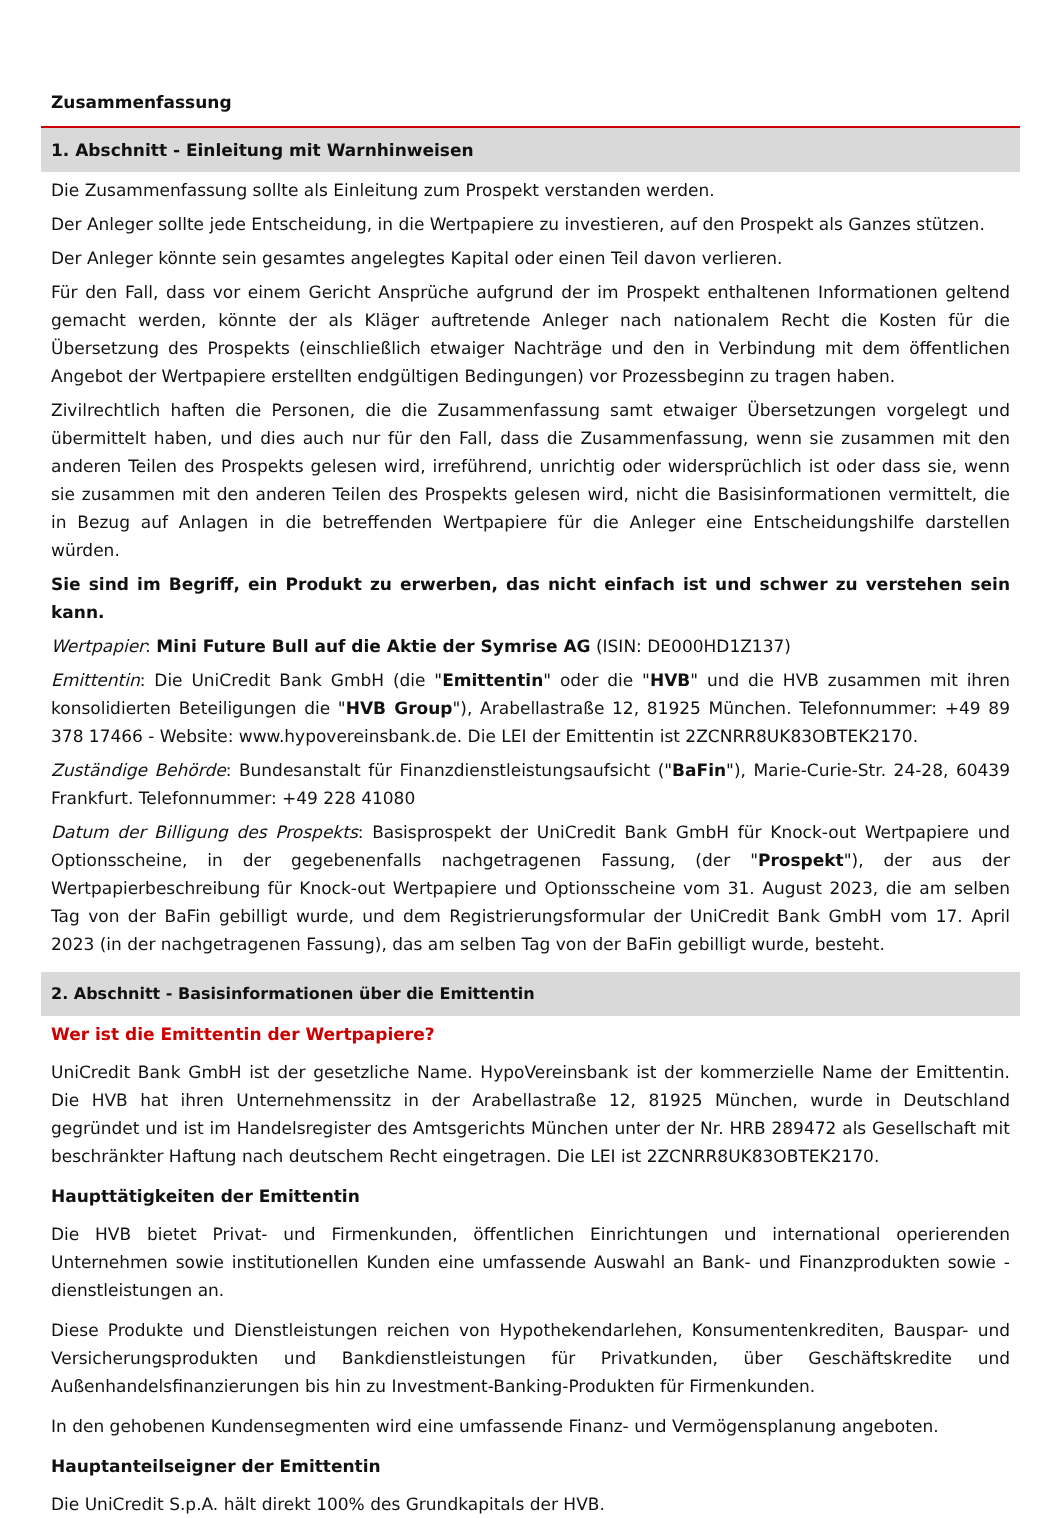Zusammenfassung
1. Abschnitt - Einleitung mit Warnhinweisen
Die Zusammenfassung sollte als Einleitung zum Prospekt verstanden werden.
Der Anleger sollte jede Entscheidung, in die Wertpapiere zu investieren, auf den Prospekt als Ganzes stützen.
Der Anleger könnte sein gesamtes angelegtes Kapital oder einen Teil davon verlieren.
Für den Fall, dass vor einem Gericht Ansprüche aufgrund der im Prospekt enthaltenen Informationen geltend gemacht werden, könnte der als Kläger auftretende Anleger nach nationalem Recht die Kosten für die Übersetzung des Prospekts (einschließlich etwaiger Nachträge und den in Verbindung mit dem öffentlichen Angebot der Wertpapiere erstellten endgültigen Bedingungen) vor Prozessbeginn zu tragen haben.
Zivilrechtlich haften die Personen, die die Zusammenfassung samt etwaiger Übersetzungen vorgelegt und übermittelt haben, und dies auch nur für den Fall, dass die Zusammenfassung, wenn sie zusammen mit den anderen Teilen des Prospekts gelesen wird, irreführend, unrichtig oder widersprüchlich ist oder dass sie, wenn sie zusammen mit den anderen Teilen des Prospekts gelesen wird, nicht die Basisinformationen vermittelt, die in Bezug auf Anlagen in die betreffenden Wertpapiere für die Anleger eine Entscheidungshilfe darstellen würden.
Sie sind im Begriff, ein Produkt zu erwerben, das nicht einfach ist und schwer zu verstehen sein kann.
Wertpapier: Mini Future Bull auf die Aktie der Symrise AG (ISIN: DE000HD1Z137)
Emittentin: Die UniCredit Bank GmbH (die "Emittentin" oder die "HVB" und die HVB zusammen mit ihren konsolidierten Beteiligungen die "HVB Group"), Arabellastraße 12, 81925 München. Telefonnummer: +49 89 378 17466 - Website: www.hypovereinsbank.de. Die LEI der Emittentin ist 2ZCNRR8UK83OBTEK2170.
Zuständige Behörde: Bundesanstalt für Finanzdienstleistungsaufsicht ("BaFin"), Marie-Curie-Str. 24-28, 60439 Frankfurt. Telefonnummer: +49 228 41080
Datum der Billigung des Prospekts: Basisprospekt der UniCredit Bank GmbH für Knock-out Wertpapiere und Optionsscheine, in der gegebenenfalls nachgetragenen Fassung, (der "Prospekt"), der aus der Wertpapierbeschreibung für Knock-out Wertpapiere und Optionsscheine vom 31. August 2023, die am selben Tag von der BaFin gebilligt wurde, und dem Registrierungsformular der UniCredit Bank GmbH vom 17. April 2023 (in der nachgetragenen Fassung), das am selben Tag von der BaFin gebilligt wurde, besteht.
2. Abschnitt - Basisinformationen über die Emittentin
Wer ist die Emittentin der Wertpapiere?
UniCredit Bank GmbH ist der gesetzliche Name. HypoVereinsbank ist der kommerzielle Name der Emittentin. Die HVB hat ihren Unternehmenssitz in der Arabellastraße 12, 81925 München, wurde in Deutschland gegründet und ist im Handelsregister des Amtsgerichts München unter der Nr. HRB 289472 als Gesellschaft mit beschränkter Haftung nach deutschem Recht eingetragen. Die LEI ist 2ZCNRR8UK83OBTEK2170.
Haupttätigkeiten der Emittentin
Die HVB bietet Privat- und Firmenkunden, öffentlichen Einrichtungen und international operierenden Unternehmen sowie institutionellen Kunden eine umfassende Auswahl an Bank- und Finanzprodukten sowie -dienstleistungen an.
Diese Produkte und Dienstleistungen reichen von Hypothekendarlehen, Konsumentenkrediten, Bauspar- und Versicherungsprodukten und Bankdienstleistungen für Privatkunden, über Geschäftskredite und Außenhandelsfinanzierungen bis hin zu Investment-Banking-Produkten für Firmenkunden.
In den gehobenen Kundensegmenten wird eine umfassende Finanz- und Vermögensplanung angeboten.
Hauptanteilseigner der Emittentin
Die UniCredit S.p.A. hält direkt 100% des Grundkapitals der HVB.